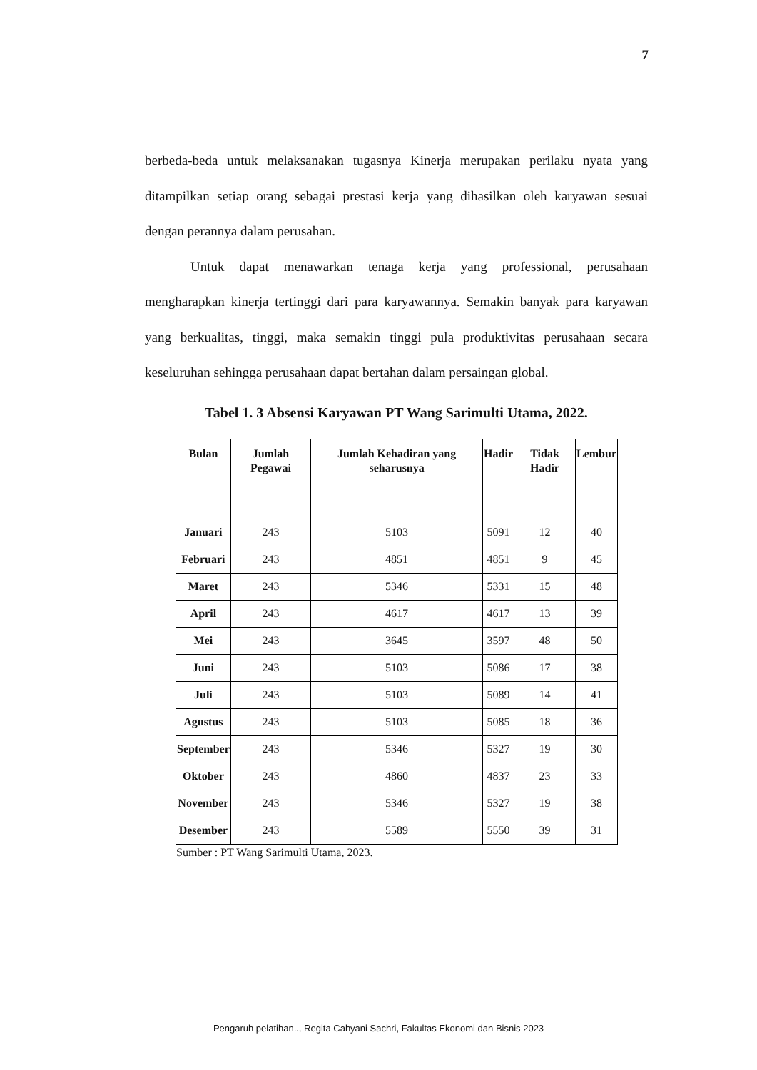7
berbeda-beda untuk melaksanakan tugasnya Kinerja merupakan perilaku nyata yang ditampilkan setiap orang sebagai prestasi kerja yang dihasilkan oleh karyawan sesuai dengan perannya dalam perusahan.
Untuk dapat menawarkan tenaga kerja yang professional, perusahaan mengharapkan kinerja tertinggi dari para karyawannya. Semakin banyak para karyawan yang berkualitas, tinggi, maka semakin tinggi pula produktivitas perusahaan secara keseluruhan sehingga perusahaan dapat bertahan dalam persaingan global.
Tabel 1. 3 Absensi Karyawan PT Wang Sarimulti Utama, 2022.
| Bulan | Jumlah Pegawai | Jumlah Kehadiran yang seharusnya | Hadir | Tidak Hadir | Lembur |
| --- | --- | --- | --- | --- | --- |
| Januari | 243 | 5103 | 5091 | 12 | 40 |
| Februari | 243 | 4851 | 4851 | 9 | 45 |
| Maret | 243 | 5346 | 5331 | 15 | 48 |
| April | 243 | 4617 | 4617 | 13 | 39 |
| Mei | 243 | 3645 | 3597 | 48 | 50 |
| Juni | 243 | 5103 | 5086 | 17 | 38 |
| Juli | 243 | 5103 | 5089 | 14 | 41 |
| Agustus | 243 | 5103 | 5085 | 18 | 36 |
| September | 243 | 5346 | 5327 | 19 | 30 |
| Oktober | 243 | 4860 | 4837 | 23 | 33 |
| November | 243 | 5346 | 5327 | 19 | 38 |
| Desember | 243 | 5589 | 5550 | 39 | 31 |
Sumber : PT Wang Sarimulti Utama, 2023.
Pengaruh pelatihan.., Regita Cahyani Sachri, Fakultas Ekonomi dan Bisnis 2023